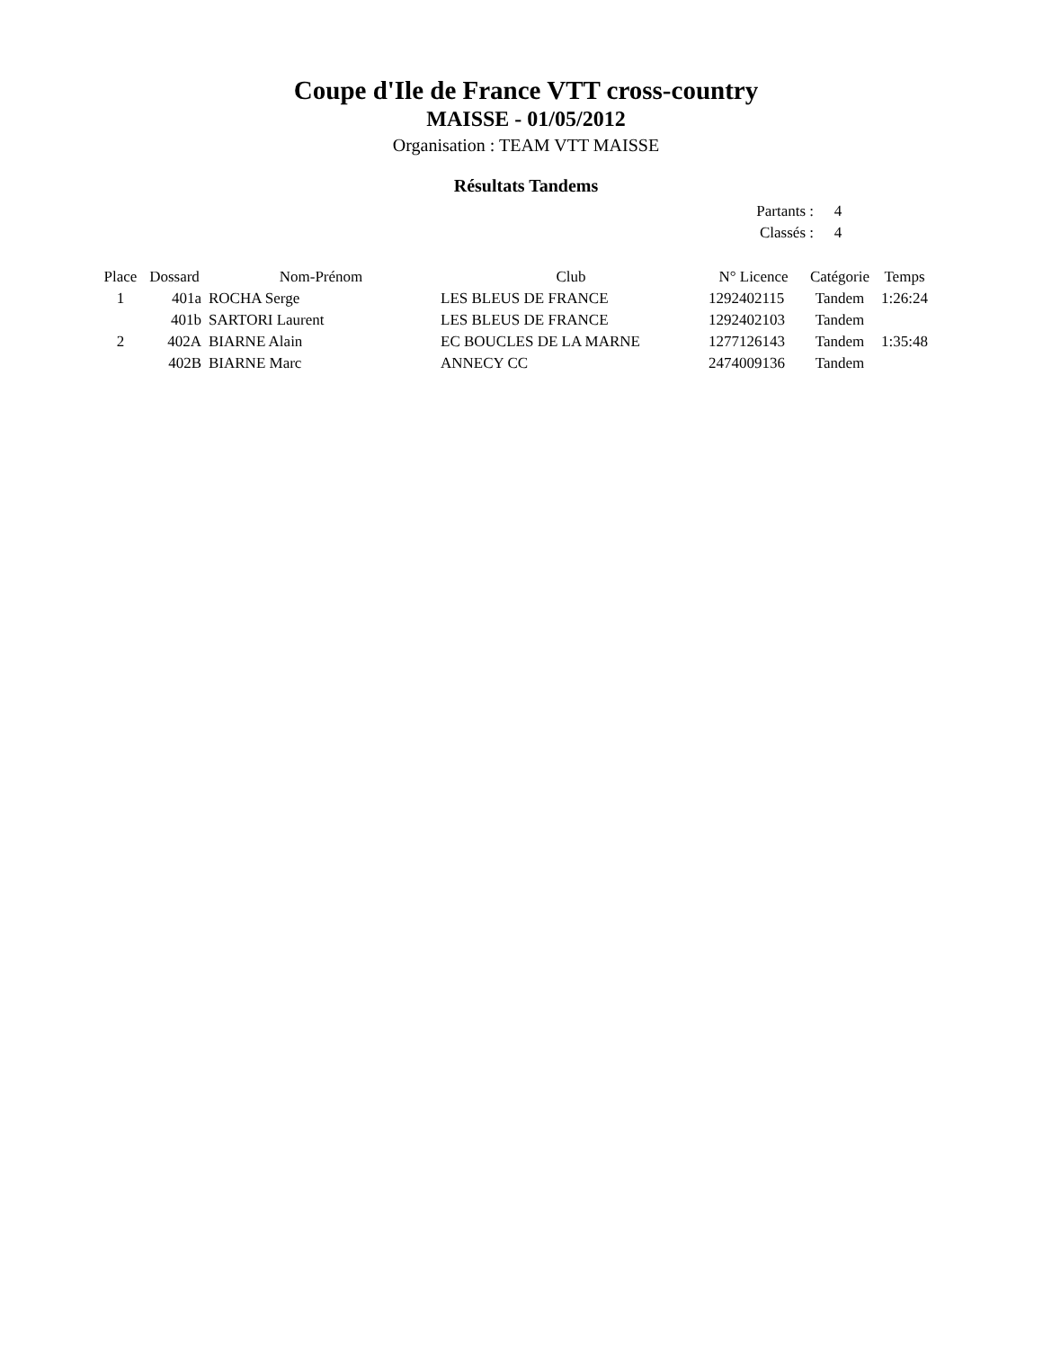Coupe d'Ile de France VTT cross-country
MAISSE - 01/05/2012
Organisation : TEAM VTT MAISSE
Résultats Tandems
| Partants : | 4 |
| Classés : | 4 |
| Place | Dossard | Nom-Prénom | Club | N° Licence | Catégorie | Temps |
| --- | --- | --- | --- | --- | --- | --- |
| 1 | 401a | ROCHA Serge | LES BLEUS DE FRANCE | 1292402115 | Tandem | 1:26:24 |
| | 401b | SARTORI Laurent | LES BLEUS DE FRANCE | 1292402103 | Tandem | |
| 2 | 402A | BIARNE Alain | EC BOUCLES DE LA MARNE | 1277126143 | Tandem | 1:35:48 |
| | 402B | BIARNE Marc | ANNECY CC | 2474009136 | Tandem | |